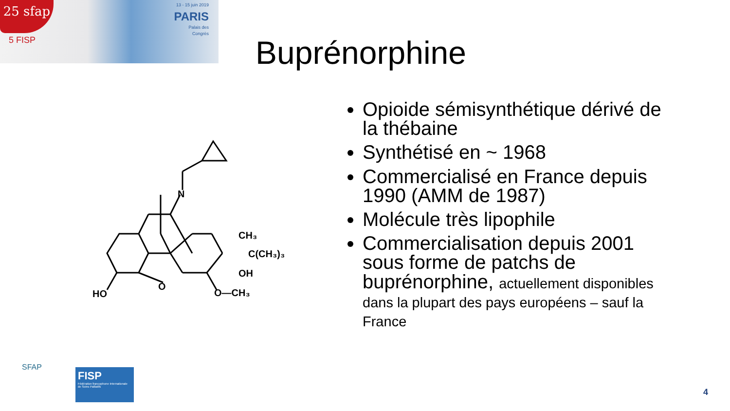25 sfap
5 FISP
13 - 15 juin 2019
PARIS
Palais des
Congrès
Buprénorphine
N
CH₃
C(CH₃)₃
OH
HO
O
O—CH₃
Opioide sémisynthétique dérivé de la thébaine
Synthétisé en ~ 1968
Commercialisé en France depuis 1990 (AMM de 1987)
Molécule très lipophile
Commercialisation depuis 2001 sous forme de patchs de buprénorphine, actuellement disponibles dans la plupart des pays européens – sauf la France
SFAP
FISP
Fédération francophone Internationale de Soins Palliatifs
4